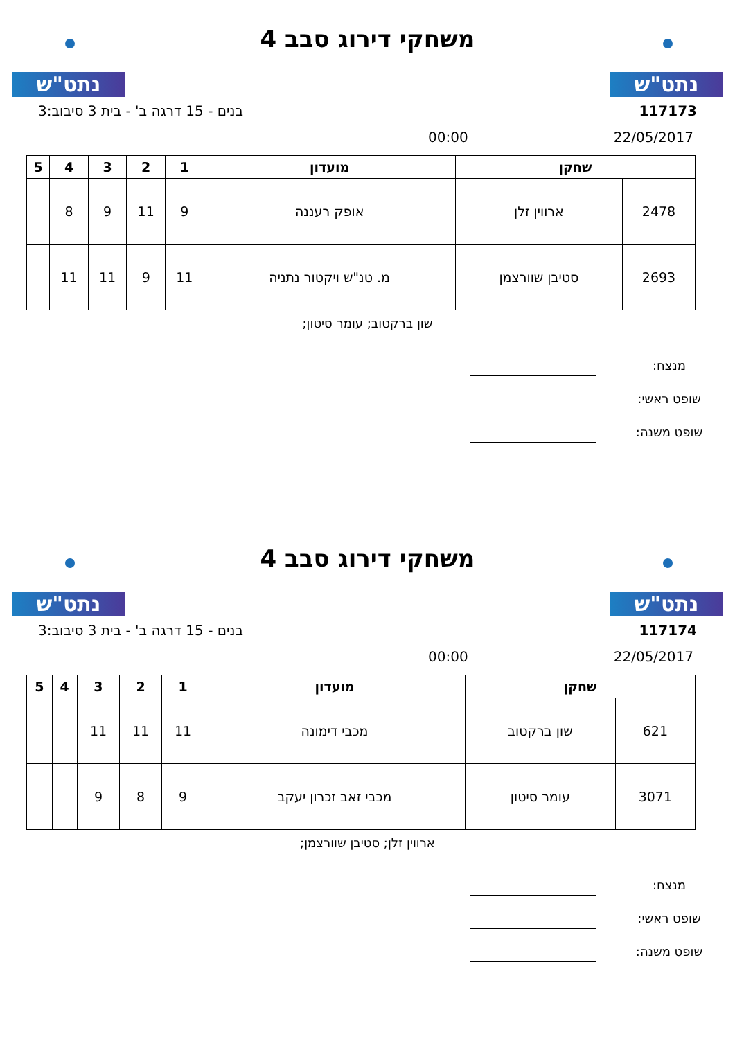נתט"ש
משחקי דירוג סבב 4
נתט"ש
117173 בנים - 15 דרגה ב' - בית 3 סיבוב:3
22/05/2017 00:00
| שחקן | | מועדון | 1 | 2 | 3 | 4 | 5 |
| --- | --- | --- | --- | --- | --- | --- | --- |
| 2478 | ארווין זלן | אופק רעננה | 9 | 11 | 9 | 8 | |
| 2693 | סטיבן שוורצמן | מ. טנ"ש ויקטור נתניה | 11 | 9 | 11 | 11 | |
שון ברקטוב; עומר סיטון;
מנצח:
שופט ראשי:
שופט משנה:
נתט"ש
משחקי דירוג סבב 4
נתט"ש
117174 בנים - 15 דרגה ב' - בית 3 סיבוב:3
22/05/2017 00:00
| שחקן | | מועדון | 1 | 2 | 3 | 4 | 5 |
| --- | --- | --- | --- | --- | --- | --- | --- |
| 621 | שון ברקטוב | מכבי דימונה | 11 | 11 | 11 | | |
| 3071 | עומר סיטון | מכבי זאב זכרון יעקב | 9 | 8 | 9 | | |
ארווין זלן; סטיבן שוורצמן;
מנצח:
שופט ראשי:
שופט משנה: